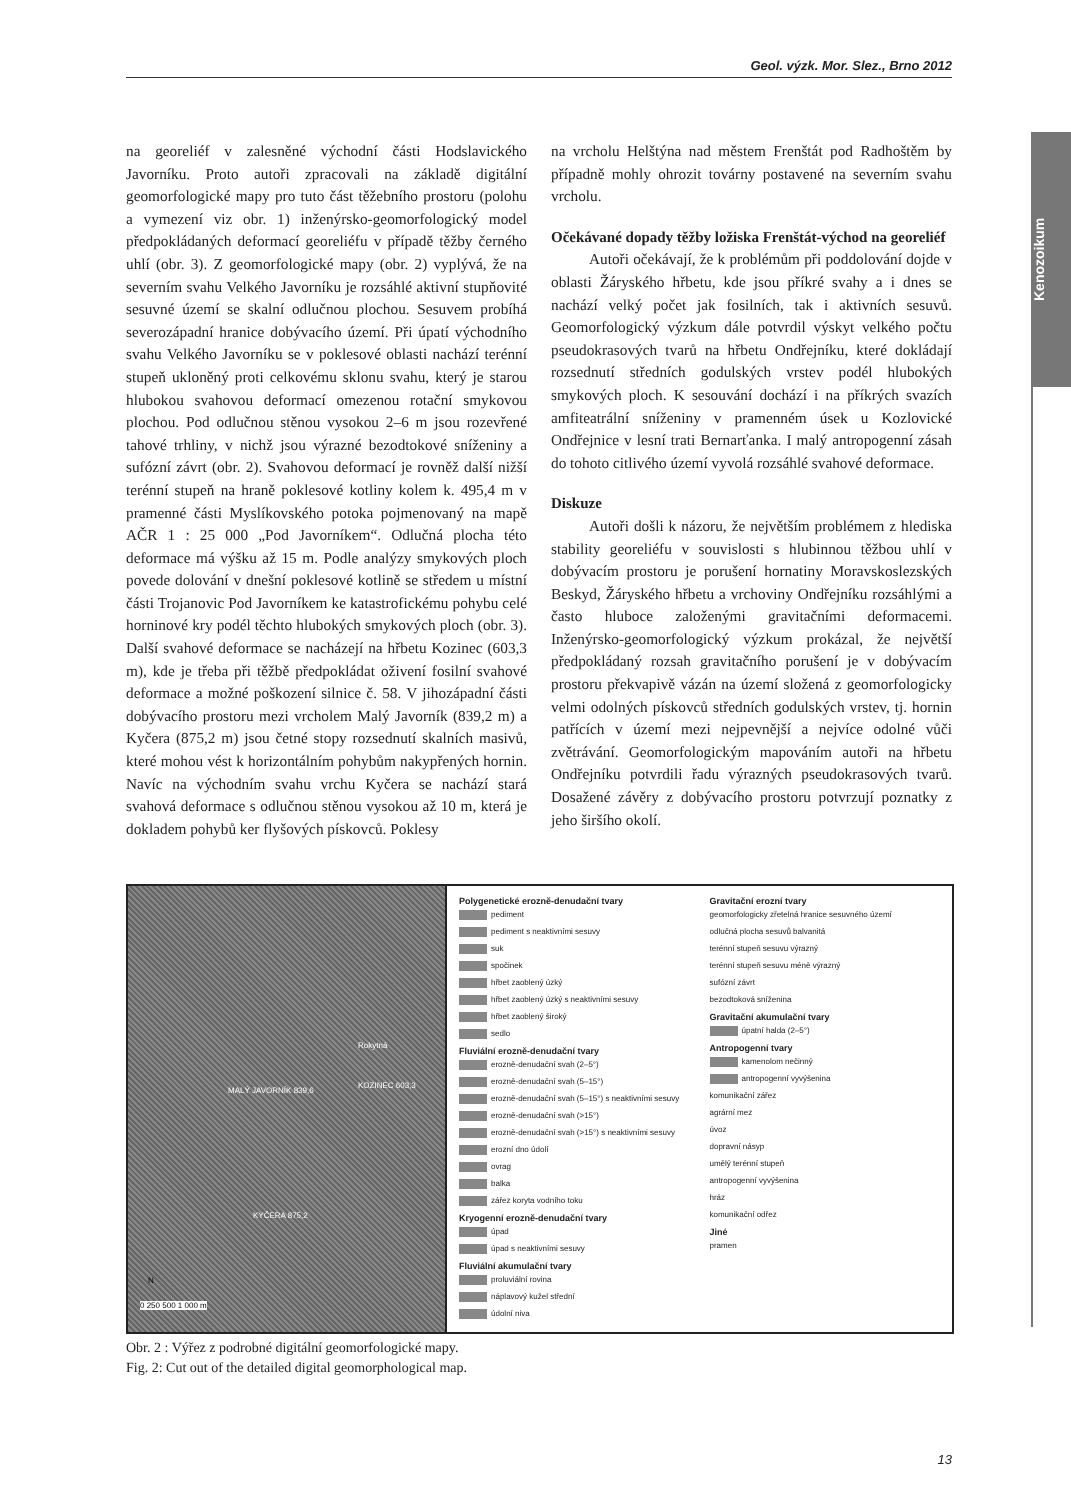Geol. výzk. Mor. Slez., Brno 2012
Kenozoikum
na georeliéf v zalesněné východní části Hodslavického Javorníku. Proto autoři zpracovali na základě digitální geomorfologické mapy pro tuto část těžebního prostoru (polohu a vymezení viz obr. 1) inženýrsko-geomorfologický model předpokládaných deformací georeliéfu v případě těžby černého uhlí (obr. 3). Z geomorfologické mapy (obr. 2) vyplývá, že na severním svahu Velkého Javorníku je rozsáhlé aktivní stupňovité sesuvné území se skalní odlučnou plochou. Sesuvem probíhá severozápadní hranice dobývacího území. Při úpatí východního svahu Velkého Javorníku se v poklesové oblasti nachází terénní stupeň ukloněný proti celkovému sklonu svahu, který je starou hlubokou svahovou deformací omezenou rotační smykovou plochou. Pod odlučnou stěnou vysokou 2–6 m jsou rozevřené tahové trhliny, v nichž jsou výrazné bezodtokové sníženiny a sufózní závrt (obr. 2). Svahovou deformací je rovněž další nižší terénní stupeň na hraně poklesové kotliny kolem k. 495,4 m v pramenné části Myslíkovského potoka pojmenovaný na mapě AČR 1 : 25 000 „Pod Javorníkem“. Odlučná plocha této deformace má výšku až 15 m. Podle analýzy smykových ploch povede dolování v dnešní poklesové kotlině se středem u místní části Trojanovic Pod Javorníkem ke katastrofickému pohybu celé horninové kry podél těchto hlubokých smykových ploch (obr. 3). Další svahové deformace se nacházejí na hřbetu Kozinec (603,3 m), kde je třeba při těžbě předpokládat oživení fosilní svahové deformace a možné poškození silnice č. 58. V jihozápadní části dobývacího prostoru mezi vrcholem Malý Javorník (839,2 m) a Kyčera (875,2 m) jsou četné stopy rozsednutí skalních masivů, které mohou vést k horizontálním pohybům nakypřených hornin. Navíc na východním svahu vrchu Kyčera se nachází stará svahová deformace s odlučnou stěnou vysokou až 10 m, která je dokladem pohybů ker flyšových pískovců. Poklesy
na vrcholu Helštýna nad městem Frenštát pod Radhoštěm by případně mohly ohrozit továrny postavené na severním svahu vrcholu.
Očekávané dopady těžby ložiska Frenštát-východ na georeliéf
Autoři očekávají, že k problémům při poddolování dojde v oblasti Žáryského hřbetu, kde jsou příkré svahy a i dnes se nachází velký počet jak fosilních, tak i aktivních sesuvů. Geomorfologický výzkum dále potvrdil výskyt velkého počtu pseudokrasových tvarů na hřbetu Ondřejníku, které dokládají rozsednutí středních godulských vrstev podél hlubokých smykových ploch. K sesouvání dochází i na příkrých svazích amfiteatrální sníženiny v pramenném úsek u Kozlovické Ondřejnice v lesní trati Bernarťanka. I malý antropogenní zásah do tohoto citlivého území vyvolá rozsáhlé svahové deformace.
Diskuze
Autoři došli k názoru, že největším problémem z hlediska stability georeliéfu v souvislosti s hlubinnou těžbou uhlí v dobývacím prostoru je porušení hornatiny Moravskoslezských Beskyd, Žáryského hřbetu a vrchoviny Ondřejníku rozsáhlými a často hluboce založenými gravitačními deformacemi. Inženýrsko-geomorfologický výzkum prokázal, že největší předpokládaný rozsah gravitačního porušení je v dobývacím prostoru překvapivě vázán na území složená z geomorfologicky velmi odolných pískovců středních godulských vrstev, tj. hornin patřících v území mezi nejpevnější a nejvíce odolné vůči zvětrávání. Geomorfologickým mapováním autoři na hřbetu Ondřejníku potvrdili řadu výrazných pseudokrasových tvarů. Dosažené závěry z dobývacího prostoru potvrzují poznatky z jeho širšího okolí.
MALÝ JAVORNÍK 839,6
Rokytná
KOZINEC 603,3
KYČERA 875,2
N
0 250 500 1 000 m
Polygenetické erozně-denudační tvary
pediment
pediment s neaktivními sesuvy
suk
spočinek
hřbet zaoblený úzký
hřbet zaoblený úzký s neaktivními sesuvy
hřbet zaoblený široký
sedlo
Fluviální erozně-denudační tvary
erozně-denudační svah (2–5°)
erozně-denudační svah (5–15°)
erozně-denudační svah (5–15°) s neaktivními sesuvy
erozně-denudační svah (>15°)
erozně-denudační svah (>15°) s neaktivními sesuvy
erozní dno údolí
ovrag
balka
zářez koryta vodního toku
Kryogenní erozně-denudační tvary
úpad
úpad s neaktivními sesuvy
Fluviální akumulační tvary
proluviální rovina
náplavový kužel střední
údolní niva
Gravitační erozní tvary
geomorfologicky zřetelná hranice sesuvného území
odlučná plocha sesuvů balvanitá
terénní stupeň sesuvu výrazný
terénní stupeň sesuvu méně výrazný
sufózní závrt
bezodtoková sníženina
Gravitační akumulační tvary
úpatní halda (2–5°)
Antropogenní tvary
kamenolom nečinný
antropogenní vyvýšenina
komunikační zářez
agrární mez
úvoz
dopravní násyp
umělý terénní stupeň
antropogenní vyvýšenina
hráz
komunikační odřez
Jiné
pramen
Obr. 2 : Výřez z podrobné digitální geomorfologické mapy.
Fig. 2: Cut out of the detailed digital geomorphological map.
13